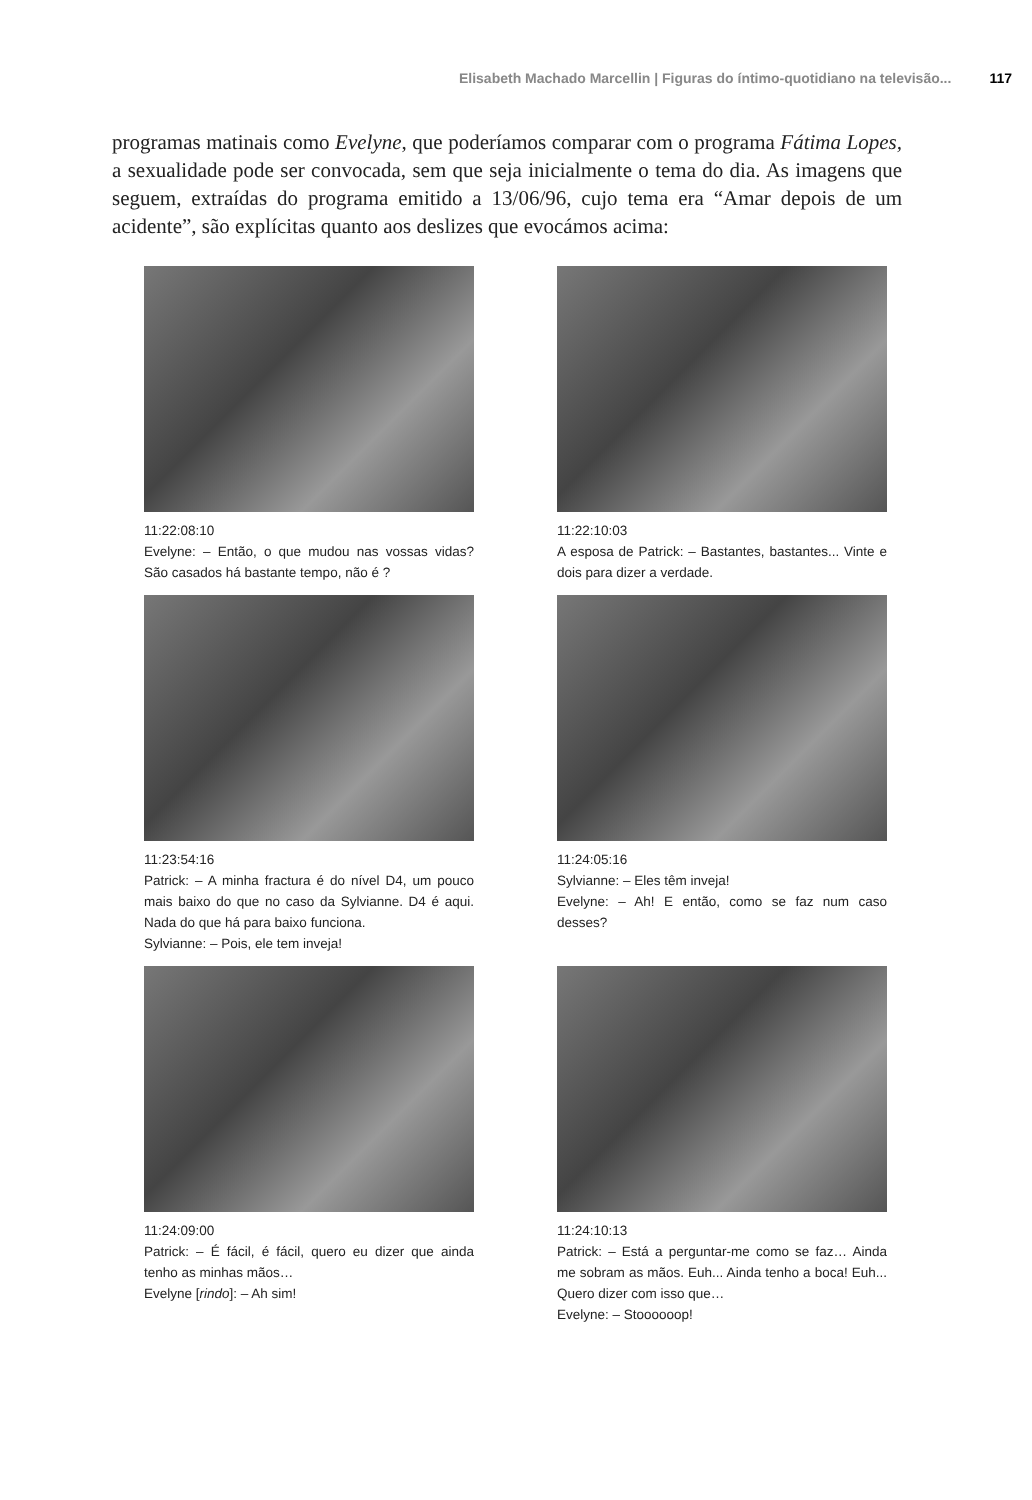Elisabeth Machado Marcellin | Figuras do íntimo-quotidiano na televisão... 117
programas matinais como Evelyne, que poderíamos comparar com o programa Fátima Lopes, a sexualidade pode ser convocada, sem que seja inicialmente o tema do dia. As imagens que seguem, extraídas do programa emitido a 13/06/96, cujo tema era “Amar depois de um acidente”, são explícitas quanto aos deslizes que evocámos acima:
11:22:08:10
Evelyne: – Então, o que mudou nas vossas vidas? São casados há bastante tempo, não é ?
11:22:10:03
A esposa de Patrick: – Bastantes, bastantes... Vinte e dois para dizer a verdade.
11:23:54:16
Patrick: – A minha fractura é do nível D4, um pouco mais baixo do que no caso da Sylvianne. D4 é aqui. Nada do que há para baixo funciona.
Sylvianne: – Pois, ele tem inveja!
11:24:05:16
Sylvianne: – Eles têm inveja!
Evelyne: – Ah! E então, como se faz num caso desses?
11:24:09:00
Patrick: – É fácil, é fácil, quero eu dizer que ainda tenho as minhas mãos…
Evelyne [rindo]: – Ah sim!
11:24:10:13
Patrick: – Está a perguntar-me como se faz… Ainda me sobram as mãos. Euh... Ainda tenho a boca! Euh... Quero dizer com isso que…
Evelyne: – Stoooooop!